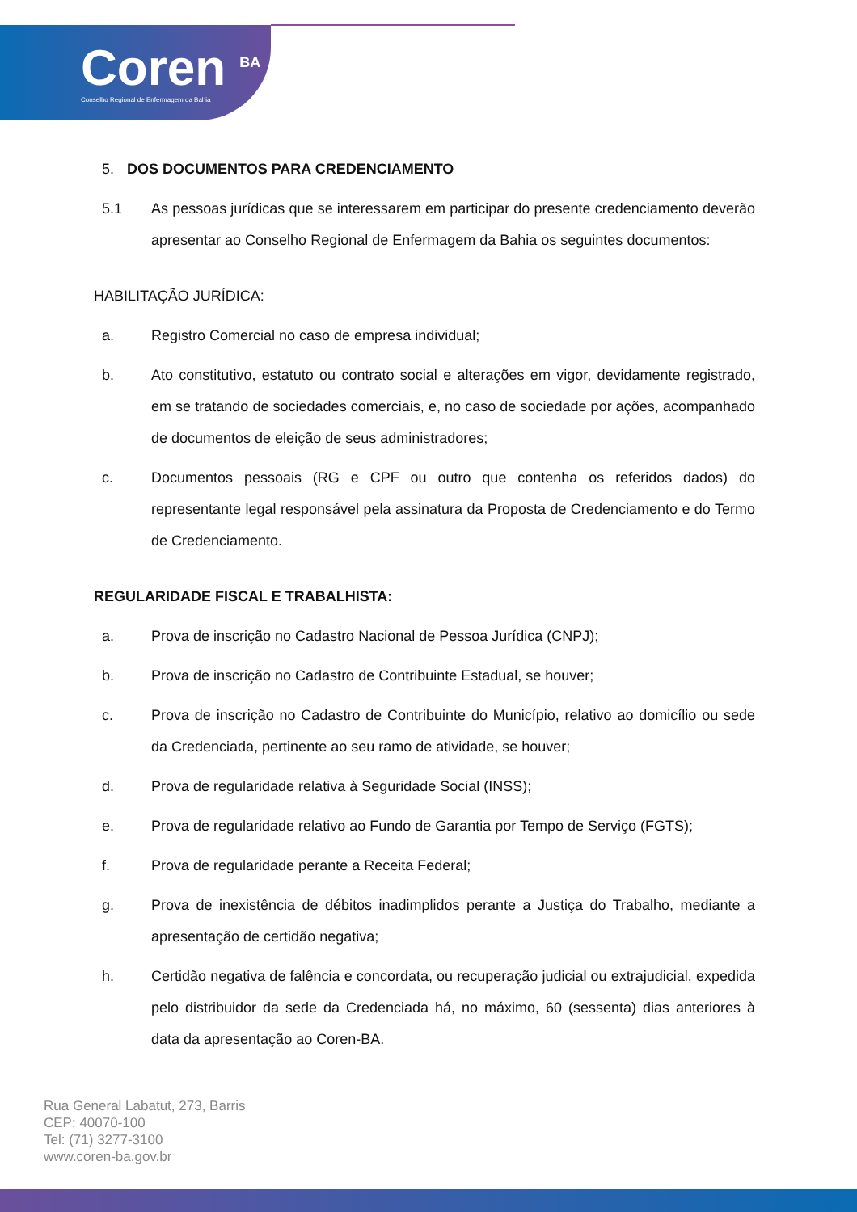Coren <sup>BA</sup>
Conselho Regional de Enfermagem da Bahia
5. DOS DOCUMENTOS PARA CREDENCIAMENTO
5.1 As pessoas jurídicas que se interessarem em participar do presente credenciamento deverão apresentar ao Conselho Regional de Enfermagem da Bahia os seguintes documentos:
HABILITAÇÃO JURÍDICA:
a. Registro Comercial no caso de empresa individual;
b. Ato constitutivo, estatuto ou contrato social e alterações em vigor, devidamente registrado, em se tratando de sociedades comerciais, e, no caso de sociedade por ações, acompanhado de documentos de eleição de seus administradores;
c. Documentos pessoais (RG e CPF ou outro que contenha os referidos dados) do representante legal responsável pela assinatura da Proposta de Credenciamento e do Termo de Credenciamento.
REGULARIDADE FISCAL E TRABALHISTA:
a. Prova de inscrição no Cadastro Nacional de Pessoa Jurídica (CNPJ);
b. Prova de inscrição no Cadastro de Contribuinte Estadual, se houver;
c. Prova de inscrição no Cadastro de Contribuinte do Município, relativo ao domicílio ou sede da Credenciada, pertinente ao seu ramo de atividade, se houver;
d. Prova de regularidade relativa à Seguridade Social (INSS);
e. Prova de regularidade relativo ao Fundo de Garantia por Tempo de Serviço (FGTS);
f. Prova de regularidade perante a Receita Federal;
g. Prova de inexistência de débitos inadimplidos perante a Justiça do Trabalho, mediante a apresentação de certidão negativa;
h. Certidão negativa de falência e concordata, ou recuperação judicial ou extrajudicial, expedida pelo distribuidor da sede da Credenciada há, no máximo, 60 (sessenta) dias anteriores à data da apresentação ao Coren-BA.
Rua General Labatut, 273, Barris
CEP: 40070-100
Tel: (71) 3277-3100
www.coren-ba.gov.br